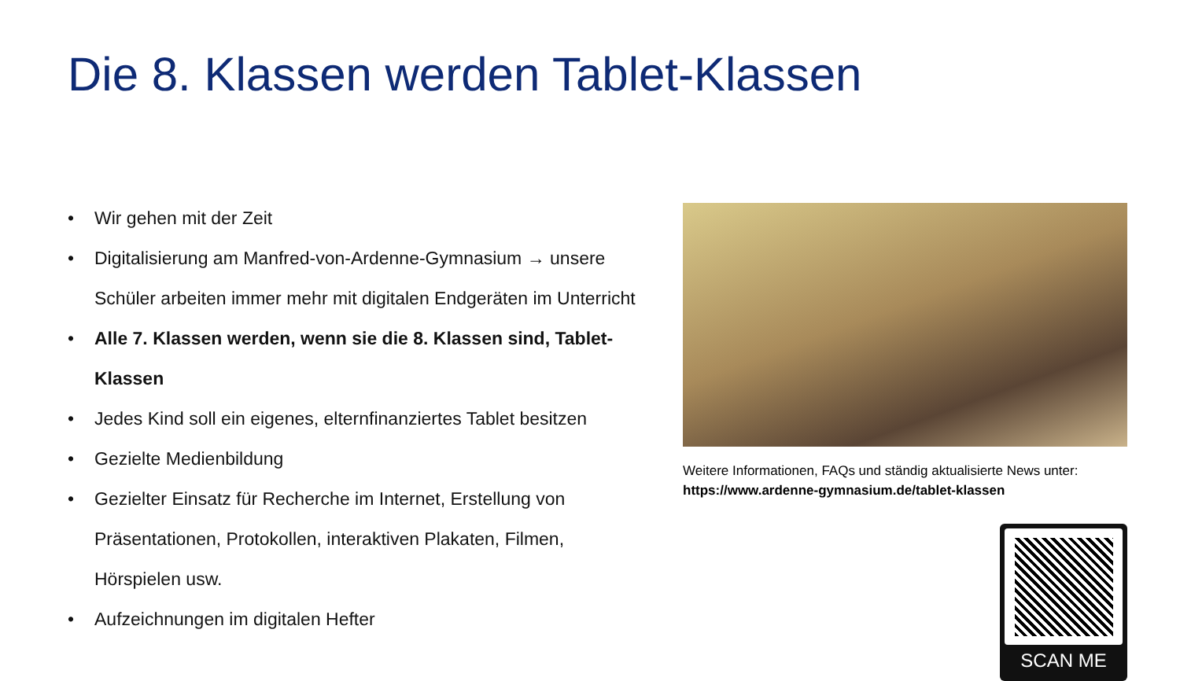Die 8. Klassen werden Tablet-Klassen
• Wir gehen mit der Zeit
• Digitalisierung am Manfred-von-Ardenne-Gymnasium → unsere Schüler arbeiten immer mehr mit digitalen Endgeräten im Unterricht
• Alle 7. Klassen werden, wenn sie die 8. Klassen sind, Tablet-Klassen
• Jedes Kind soll ein eigenes, elternfinanziertes Tablet besitzen
• Gezielte Medienbildung
• Gezielter Einsatz für Recherche im Internet, Erstellung von Präsentationen, Protokollen, interaktiven Plakaten, Filmen, Hörspielen usw.
• Aufzeichnungen im digitalen Hefter
Weitere Informationen, FAQs und ständig aktualisierte News unter:
https://www.ardenne-gymnasium.de/tablet-klassen
SCAN ME